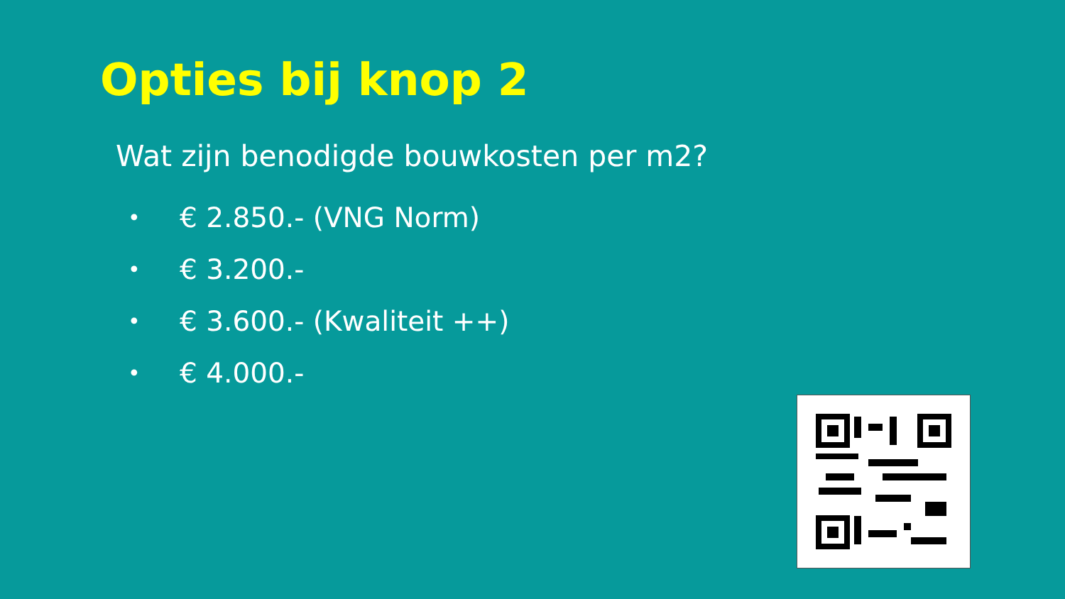Opties bij knop 2
Wat zijn benodigde bouwkosten per m2?
• € 2.850.- (VNG Norm)
• € 3.200.-
• € 3.600.- (Kwaliteit ++)
• € 4.000.-